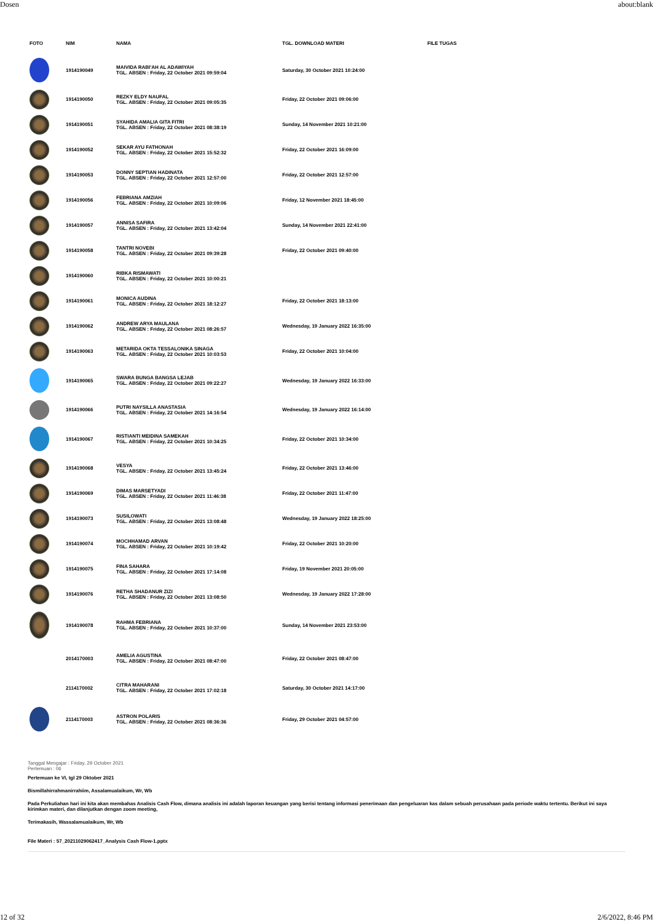Dosen about:blank
| FOTO | NIM | NAMA | TGL. DOWNLOAD MATERI | FILE TUGAS |
| --- | --- | --- | --- | --- |
| | 1914190049 | MAIVIDA RABI'AH AL ADAWIYAH TGL. ABSEN : Friday, 22 October 2021 09:59:04 | Saturday, 30 October 2021 10:24:00 | |
| | 1914190050 | REZKY ELDY NAUFAL TGL. ABSEN : Friday, 22 October 2021 09:05:35 | Friday, 22 October 2021 09:06:00 | |
| | 1914190051 | SYAHIDA AMALIA GITA FITRI TGL. ABSEN : Friday, 22 October 2021 08:38:19 | Sunday, 14 November 2021 10:21:00 | |
| | 1914190052 | SEKAR AYU FATHONAH TGL. ABSEN : Friday, 22 October 2021 15:52:32 | Friday, 22 October 2021 16:09:00 | |
| | 1914190053 | DONNY SEPTIAN HADINATA TGL. ABSEN : Friday, 22 October 2021 12:57:00 | Friday, 22 October 2021 12:57:00 | |
| | 1914190056 | FEBRIANA AMZIAH TGL. ABSEN : Friday, 22 October 2021 10:09:06 | Friday, 12 November 2021 18:45:00 | |
| | 1914190057 | ANNISA SAFIRA TGL. ABSEN : Friday, 22 October 2021 13:42:04 | Sunday, 14 November 2021 22:41:00 | |
| | 1914190058 | TANTRI NOVEBI TGL. ABSEN : Friday, 22 October 2021 09:39:28 | Friday, 22 October 2021 09:40:00 | |
| | 1914190060 | RIBKA RISMAWATI TGL. ABSEN : Friday, 22 October 2021 10:00:21 | | |
| | 1914190061 | MONICA AUDINA TGL. ABSEN : Friday, 22 October 2021 18:12:27 | Friday, 22 October 2021 18:13:00 | |
| | 1914190062 | ANDREW ARYA MAULANA TGL. ABSEN : Friday, 22 October 2021 08:26:57 | Wednesday, 19 January 2022 16:35:00 | |
| | 1914190063 | METARIDA OKTA TESSALONIKA SINAGA TGL. ABSEN : Friday, 22 October 2021 10:03:53 | Friday, 22 October 2021 10:04:00 | |
| | 1914190065 | SWARA BUNGA BANGSA LEJAB TGL. ABSEN : Friday, 22 October 2021 09:22:27 | Wednesday, 19 January 2022 16:33:00 | |
| | 1914190066 | PUTRI NAYSILLA ANASTASIA TGL. ABSEN : Friday, 22 October 2021 14:16:54 | Wednesday, 19 January 2022 16:14:00 | |
| | 1914190067 | RISTIANTI MEIDINA SAMEKAH TGL. ABSEN : Friday, 22 October 2021 10:34:25 | Friday, 22 October 2021 10:34:00 | |
| | 1914190068 | VESYA TGL. ABSEN : Friday, 22 October 2021 13:45:24 | Friday, 22 October 2021 13:46:00 | |
| | 1914190069 | DIMAS MARSETYADI TGL. ABSEN : Friday, 22 October 2021 11:46:38 | Friday, 22 October 2021 11:47:00 | |
| | 1914190073 | SUSILOWATI TGL. ABSEN : Friday, 22 October 2021 13:08:48 | Wednesday, 19 January 2022 18:25:00 | |
| | 1914190074 | MOCHHAMAD ARVAN TGL. ABSEN : Friday, 22 October 2021 10:19:42 | Friday, 22 October 2021 10:20:00 | |
| | 1914190075 | FINA SAHARA TGL. ABSEN : Friday, 22 October 2021 17:14:08 | Friday, 19 November 2021 20:05:00 | |
| | 1914190076 | RETHA SHADANUR ZIZI TGL. ABSEN : Friday, 22 October 2021 13:08:50 | Wednesday, 19 January 2022 17:28:00 | |
| | 1914190078 | RAHMA FEBRIANA TGL. ABSEN : Friday, 22 October 2021 10:37:00 | Sunday, 14 November 2021 23:53:00 | |
| | 2014170003 | AMELIA AGUSTINA TGL. ABSEN : Friday, 22 October 2021 08:47:00 | Friday, 22 October 2021 08:47:00 | |
| | 2114170002 | CITRA MAHARANI TGL. ABSEN : Friday, 22 October 2021 17:02:18 | Saturday, 30 October 2021 14:17:00 | |
| | 2114170003 | ASTRON POLARIS TGL. ABSEN : Friday, 22 October 2021 08:36:36 | Friday, 29 October 2021 04:57:00 | |
Tanggal Mengajar : Friday, 29 October 2021
Pertemuan : 06
Pertemuan ke VI, tgl 29 Oktober 2021
Bismillahirrahmanirrahiim, Assalamualaikum, Wr, Wb
Pada Perkuliahan hari ini kita akan membahas Analisis Cash Flow, dimana analisis ini adalah laporan keuangan yang berisi tentang informasi penerimaan dan pengeluaran kas dalam sebuah perusahaan pada periode waktu tertentu. Berikut ini saya kirimkan materi, dan dilanjutkan dengan zoom meeting,
Terimakasih, Wassalamualaikum, Wr, Wb
File Materi : 57_20211029062417_Analysis Cash Flow-1.pptx
12 of 32 2/6/2022, 8:46 PM